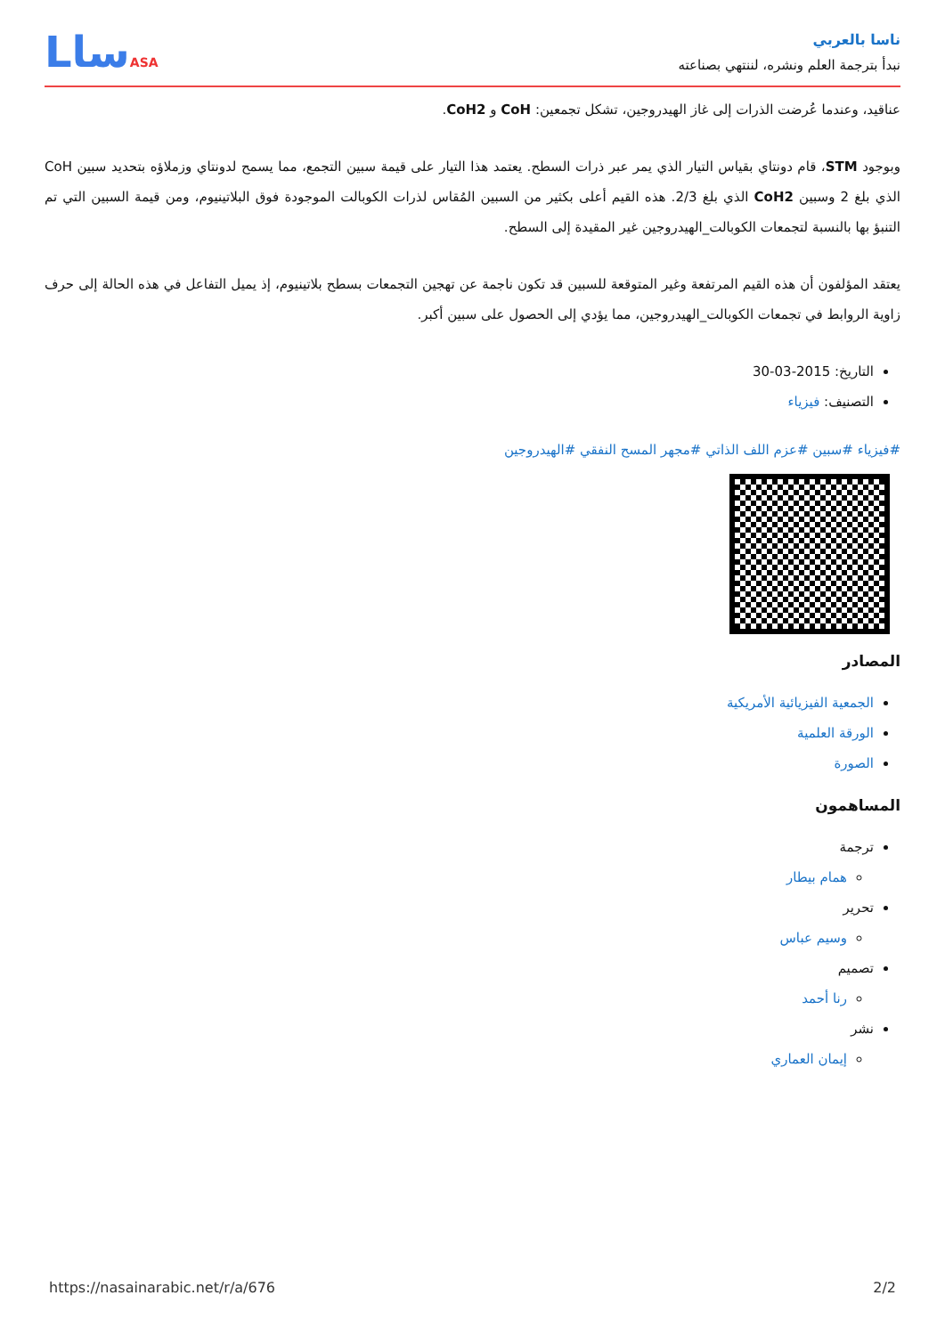ناسا بالعربي
نبدأ بترجمة العلم ونشره، لننتهي بصناعته
LساASA
عناقيد، وعندما عُرضت الذرات إلى غاز الهيدروجين، تشكل تجمعين: CoH و CoH2.
وبوجود STM، قام دونتاي بقياس التيار الذي يمر عبر ذرات السطح. يعتمد هذا التيار على قيمة سبين التجمع، مما يسمح لدونتاي وزملاؤه بتحديد سبين CoH الذي بلغ 2 وسبين CoH2 الذي بلغ 2/3. هذه القيم أعلى بكثير من السبين المُقاس لذرات الكوبالت الموجودة فوق البلاتينيوم، ومن قيمة السبين التي تم التنبؤ بها بالنسبة لتجمعات الكوبالت_الهيدروجين غير المقيدة إلى السطح.
يعتقد المؤلفون أن هذه القيم المرتفعة وغير المتوقعة للسبين قد تكون ناجمة عن تهجين التجمعات بسطح بلاتينيوم، إذ يميل التفاعل في هذه الحالة إلى حرف زاوية الروابط في تجمعات الكوبالت_الهيدروجين، مما يؤدي إلى الحصول على سبين أكبر.
التاريخ: 2015-03-30
التصنيف: فيزياء
#فيزياء #سبين #عزم اللف الذاتي #مجهر المسح النفقي #الهيدروجين
المصادر
الجمعية الفيزيائية الأمريكية
الورقة العلمية
الصورة
المساهمون
ترجمة
همام بيطار
تحرير
وسيم عباس
تصميم
رنا أحمد
نشر
إيمان العماري
https://nasainarabic.net/r/a/676 2/2